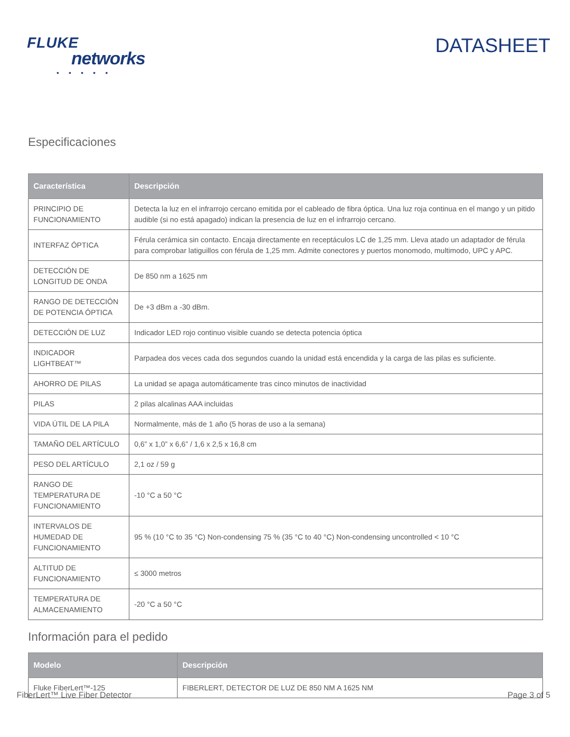FLUKE
networks
• • • • •
DATASHEET
Especificaciones
| Característica | Descripción |
| --- | --- |
| PRINCIPIO DE FUNCIONAMIENTO | Detecta la luz en el infrarrojo cercano emitida por el cableado de fibra óptica. Una luz roja continua en el mango y un pitido audible (si no está apagado) indican la presencia de luz en el infrarrojo cercano. |
| INTERFAZ ÓPTICA | Férula cerámica sin contacto. Encaja directamente en receptáculos LC de 1,25 mm. Lleva atado un adaptador de férula para comprobar latiguillos con férula de 1,25 mm. Admite conectores y puertos monomodo, multimodo, UPC y APC. |
| DETECCIÓN DE LONGITUD DE ONDA | De 850 nm a 1625 nm |
| RANGO DE DETECCIÓN DE POTENCIA ÓPTICA | De +3 dBm a -30 dBm. |
| DETECCIÓN DE LUZ | Indicador LED rojo continuo visible cuando se detecta potencia óptica |
| INDICADOR LIGHTBEAT™ | Parpadea dos veces cada dos segundos cuando la unidad está encendida y la carga de las pilas es suficiente. |
| AHORRO DE PILAS | La unidad se apaga automáticamente tras cinco minutos de inactividad |
| PILAS | 2 pilas alcalinas AAA incluidas |
| VIDA ÚTIL DE LA PILA | Normalmente, más de 1 año (5 horas de uso a la semana) |
| TAMAÑO DEL ARTÍCULO | 0,6” x 1,0” x 6,6” / 1,6 x 2,5 x 16,8 cm |
| PESO DEL ARTÍCULO | 2,1 oz / 59 g |
| RANGO DE TEMPERATURA DE FUNCIONAMIENTO | -10 °C a 50 °C |
| INTERVALOS DE HUMEDAD DE FUNCIONAMIENTO | 95 % (10 °C to 35 °C) Non-condensing 75 % (35 °C to 40 °C) Non-condensing uncontrolled < 10 °C |
| ALTITUD DE FUNCIONAMIENTO | ≤ 3000 metros |
| TEMPERATURA DE ALMACENAMIENTO | -20 °C a 50 °C |
Información para el pedido
| Modelo | Descripción |
| --- | --- |
| Fluke FiberLert™-125 | FIBERLERT, DETECTOR DE LUZ DE 850 NM A 1625 NM |
FiberLert™ Live Fiber Detector Page 3 of 5